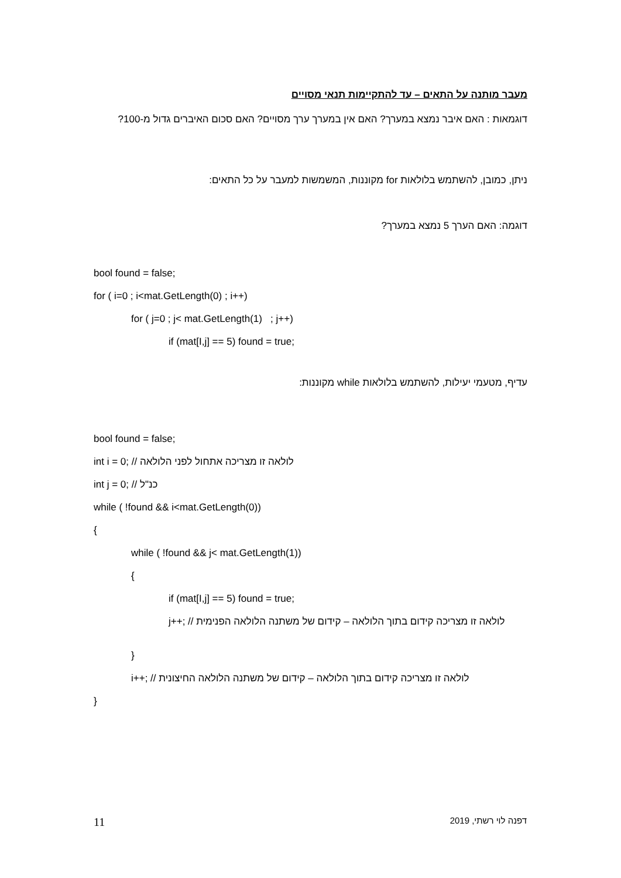מעבר מותנה על התאים – עד להתקיימות תנאי מסויים
דוגמאות : האם איבר נמצא במערך? האם אין במערך ערך מסויים? האם סכום האיברים גדול מ-100?
ניתן, כמובן, להשתמש בלולאות for מקוננות, המשמשות למעבר על כל התאים:
דוגמה: האם הערך 5 נמצא במערך?
bool found = false;
for ( i=0 ; i<mat.GetLength(0) ; i++)
for ( j=0 ; j< mat.GetLength(1) ; j++)
if (mat[I,j] == 5) found = true;
עדיף, מטעמי יעילות, להשתמש בלולאות while מקוננות:
bool found = false;
int i = 0; // לולאה זו מצריכה אתחול לפני הלולאה
int j = 0; // כנ"ל
while ( !found && i<mat.GetLength(0))
{
while ( !found && j< mat.GetLength(1))
{
if (mat[I,j] == 5) found = true;
j++; // לולאה זו מצריכה קידום בתוך הלולאה – קידום של משתנה הלולאה הפנימית
}
i++; // לולאה זו מצריכה קידום בתוך הלולאה – קידום של משתנה הלולאה החיצונית
}
11 דפנה לוי רשתי, 2019